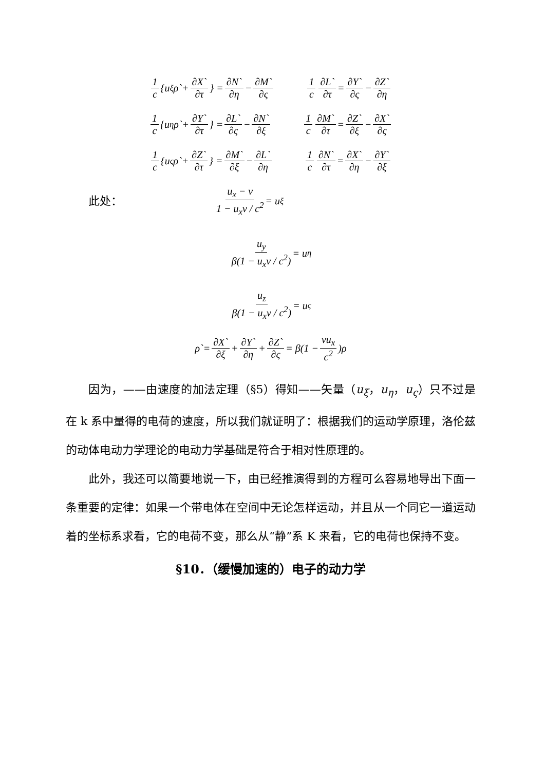1 c {u<sub>ξ</sub>ρ`+ ∂X` ∂τ } = ∂N` ∂η − ∂M` ∂ς 1 c ∂L` ∂τ = ∂Y` ∂ς − ∂Z` ∂η
1 c {u<sub>η</sub>ρ`+ ∂Y` ∂τ } = ∂L` ∂ς − ∂N` ∂ξ 1 c ∂M` ∂τ = ∂Z` ∂ξ − ∂X` ∂ς
1 c {u<sub>ς</sub>ρ`+ ∂Z` ∂τ } = ∂M` ∂ξ − ∂L` ∂η 1 c ∂N` ∂τ = ∂X` ∂η − ∂Y` ∂ξ
此处：
u<sub>x</sub> − v 1 − u<sub>x</sub>v / c<sup>2</sup> = u<sub>ξ</sub>
u<sub>y</sub> β(1 − u<sub>x</sub>v / c<sup>2</sup>) = u<sub>η</sub>
u<sub>z</sub> β(1 − u<sub>x</sub>v / c<sup>2</sup>) = u<sub>ς</sub>
ρ`= ∂X` ∂ξ + ∂Y` ∂η + ∂Z` ∂ς = β(1 − vu<sub>x</sub> c<sup>2</sup>)ρ
因为，——由速度的加法定理（§5）得知——矢量（u<sub>ξ</sub>，u<sub>η</sub>，u<sub>ς</sub>）只不过是在 k 系中量得的电荷的速度，所以我们就证明了：根据我们的运动学原理，洛伦兹的动体电动力学理论的电动力学基础是符合于相对性原理的。
此外，我还可以简要地说一下，由已经推演得到的方程可么容易地导出下面一条重要的定律：如果一个带电体在空间中无论怎样运动，并且从一个同它一道运动着的坐标系求看，它的电荷不变，那么从“静”系 K 来看，它的电荷也保持不变。
§10．（缓慢加速的）电子的动力学